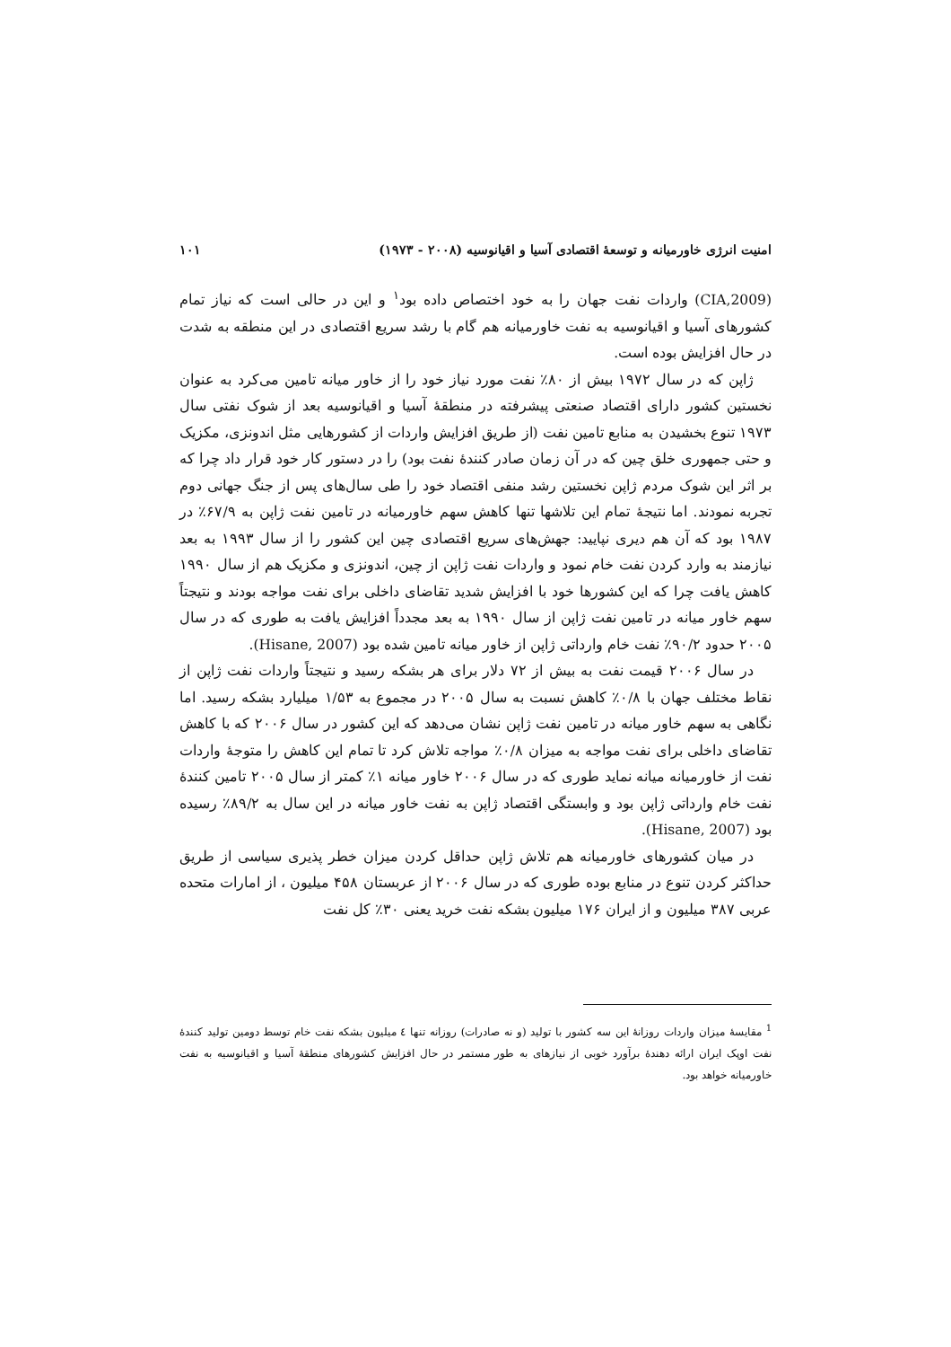امنیت انرژی خاورمیانه و توسعهٔ اقتصادی آسیا و اقیانوسیه (۲۰۰۸ - ۱۹۷۳) ۱۰۱
(CIA,2009) واردات نفت جهان را به خود اختصاص داده بود<sup>۱</sup> و این در حالی است که نیاز تمام کشورهای آسیا و اقیانوسیه به نفت خاورمیانه هم گام با رشد سریع اقتصادی در این منطقه به شدت در حال افزایش بوده است.
ژاپن که در سال ۱۹۷۲ بیش از ۸۰٪ نفت مورد نیاز خود را از خاور میانه تامین می‌کرد به عنوان نخستین کشور دارای اقتصاد صنعتی پیشرفته در منطقهٔ آسیا و اقیانوسیه بعد از شوک نفتی سال ۱۹۷۳ تنوع بخشیدن به منابع تامین نفت (از طریق افزایش واردات از کشورهایی مثل اندونزی، مکزیک و حتی جمهوری خلق چین که در آن زمان صادر کنندهٔ نفت بود) را در دستور کار خود قرار داد چرا که بر اثر این شوک مردم ژاپن نخستین رشد منفی اقتصاد خود را طی سال‌های پس از جنگ جهانی دوم تجربه نمودند. اما نتیجهٔ تمام این تلاشها تنها کاهش سهم خاورمیانه در تامین نفت ژاپن به ۶۷/۹٪ در ۱۹۸۷ بود که آن هم دیری نپایید: جهش‌های سریع اقتصادی چین این کشور را از سال ۱۹۹۳ به بعد نیازمند به وارد کردن نفت خام نمود و واردات نفت ژاپن از چین، اندونزی و مکزیک هم از سال ۱۹۹۰ کاهش یافت چرا که این کشورها خود با افزایش شدید تقاضای داخلی برای نفت مواجه بودند و نتیجتاً سهم خاور میانه در تامین نفت ژاپن از سال ۱۹۹۰ به بعد مجدداً افزایش یافت به طوری که در سال ۲۰۰۵ حدود ۹۰/۲٪ نفت خام وارداتی ژاپن از خاور میانه تامین شده بود (Hisane, 2007).
در سال ۲۰۰۶ قیمت نفت به بیش از ۷۲ دلار برای هر بشکه رسید و نتیجتاً واردات نفت ژاپن از نقاط مختلف جهان با ۰/۸٪ کاهش نسبت به سال ۲۰۰۵ در مجموع به ۱/۵۳ میلیارد بشکه رسید. اما نگاهی به سهم خاور میانه در تامین نفت ژاپن نشان می‌دهد که این کشور در سال ۲۰۰۶ که با کاهش تقاضای داخلی برای نفت مواجه به میزان ۰/۸٪ مواجه تلاش کرد تا تمام این کاهش را متوجهٔ واردات نفت از خاورمیانه میانه نماید طوری که در سال ۲۰۰۶ خاور میانه ۱٪ کمتر از سال ۲۰۰۵ تامین کنندهٔ نفت خام وارداتی ژاپن بود و وابستگی اقتصاد ژاپن به نفت خاور میانه در این سال به ۸۹/۲٪ رسیده بود (Hisane, 2007).
در میان کشورهای خاورمیانه هم تلاش ژاپن حداقل کردن میزان خطر پذیری سیاسی از طریق حداکثر کردن تنوع در منابع بوده طوری که در سال ۲۰۰۶ از عربستان ۴۵۸ میلیون ، از امارات متحده عربی ۳۸۷ میلیون و از ایران ۱۷۶ میلیون بشکه نفت خرید یعنی ۳۰٪ کل نفت
<sup>1</sup> مقایسهٔ میزان واردات روزانهٔ این سه کشور با تولید (و نه صادرات) روزانه تنها ٤ میلیون بشکه نفت خام توسط دومین تولید کنندهٔ نفت اوپک ایران ارائه دهندهٔ برآورد خوبی از نیازهای به طور مستمر در حال افزایش کشورهای منطقهٔ آسیا و اقیانوسیه به نفت خاورمیانه خواهد بود.